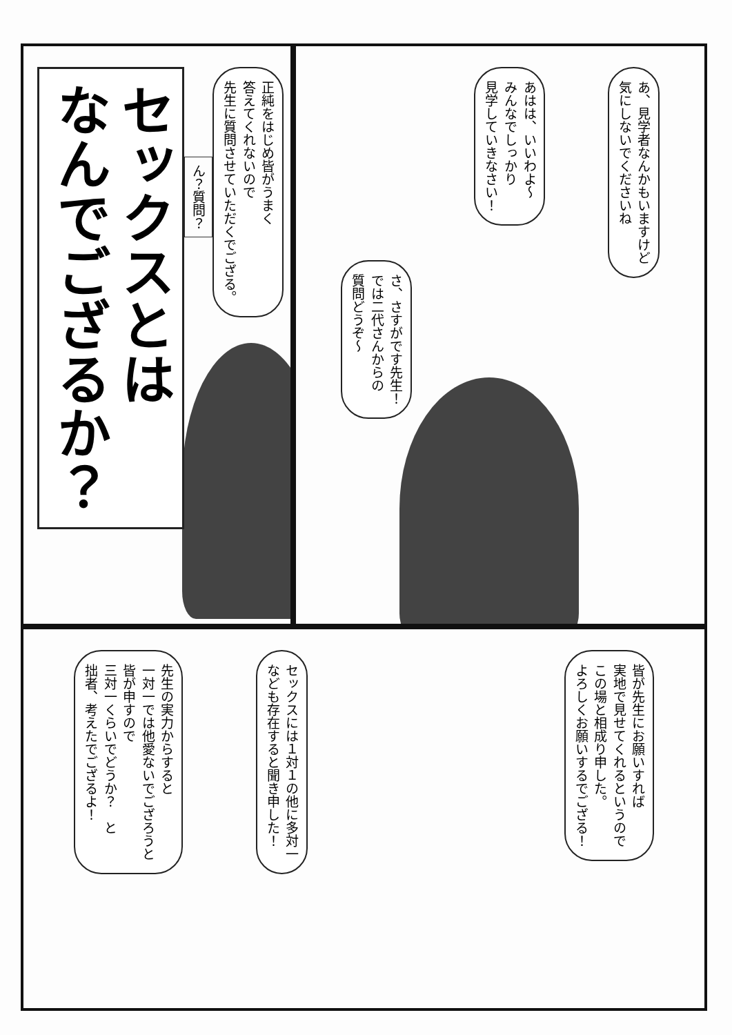あ、見学者なんかもいますけど
気にしないでくださいね
あはは、いいわよ～
みんなでしっかり
見学していきなさい！
さ、さすがです先生！
では二代さんからの
質問どうぞ～
正純をはじめ皆がうまく
答えてくれないので
先生に質問させていただくでござる。
ん？質問？
セックスとは
なんでござるか？
皆が先生にお願いすれば
実地で見せてくれるというので
この場と相成り申した。
よろしくお願いするでござる！
セックスには１対１の他に多対一
なども存在すると聞き申した！
先生の実力からすると
一対一では他愛ないでござろうと
皆が申すので
三対一くらいでどうか？　と
拙者、考えたでござるよ！